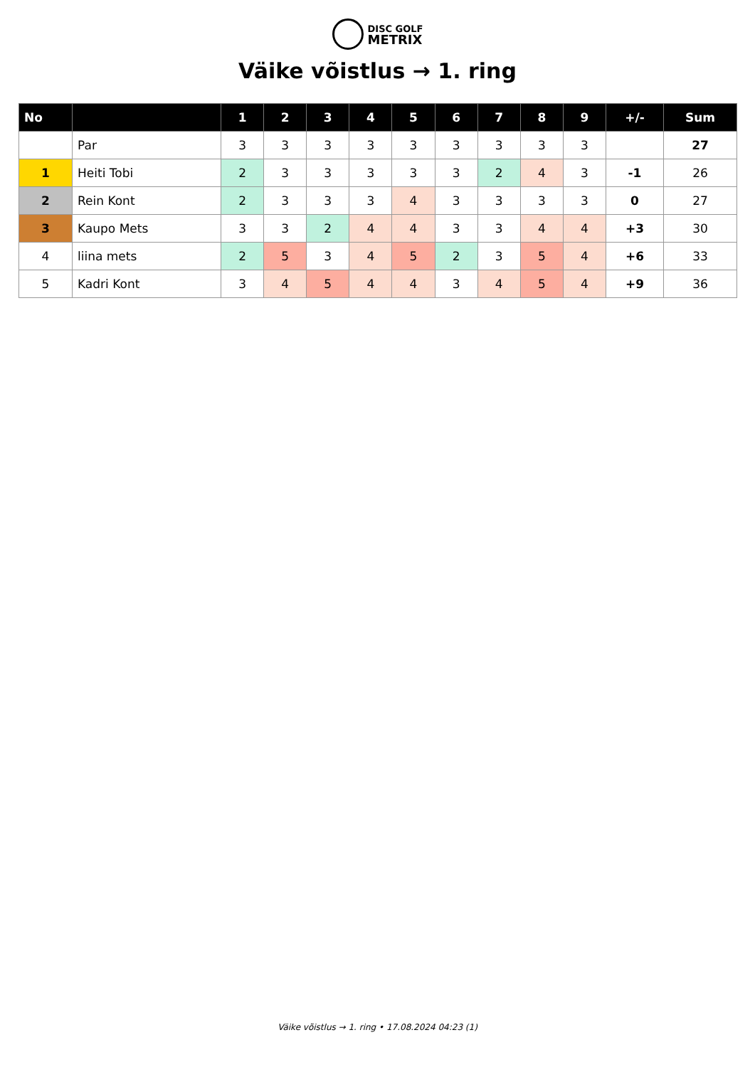DISC GOLF
METRIX
Väike võistlus → 1. ring
| No | | 1 | 2 | 3 | 4 | 5 | 6 | 7 | 8 | 9 | +/- | Sum |
| --- | --- | --- | --- | --- | --- | --- | --- | --- | --- | --- | --- | --- |
| | Par | 3 | 3 | 3 | 3 | 3 | 3 | 3 | 3 | 3 | | 27 |
| 1 | Heiti Tobi | 2 | 3 | 3 | 3 | 3 | 3 | 2 | 4 | 3 | -1 | 26 |
| 2 | Rein Kont | 2 | 3 | 3 | 3 | 4 | 3 | 3 | 3 | 3 | 0 | 27 |
| 3 | Kaupo Mets | 3 | 3 | 2 | 4 | 4 | 3 | 3 | 4 | 4 | +3 | 30 |
| 4 | liina mets | 2 | 5 | 3 | 4 | 5 | 2 | 3 | 5 | 4 | +6 | 33 |
| 5 | Kadri Kont | 3 | 4 | 5 | 4 | 4 | 3 | 4 | 5 | 4 | +9 | 36 |
Väike võistlus → 1. ring • 17.08.2024 04:23 (1)